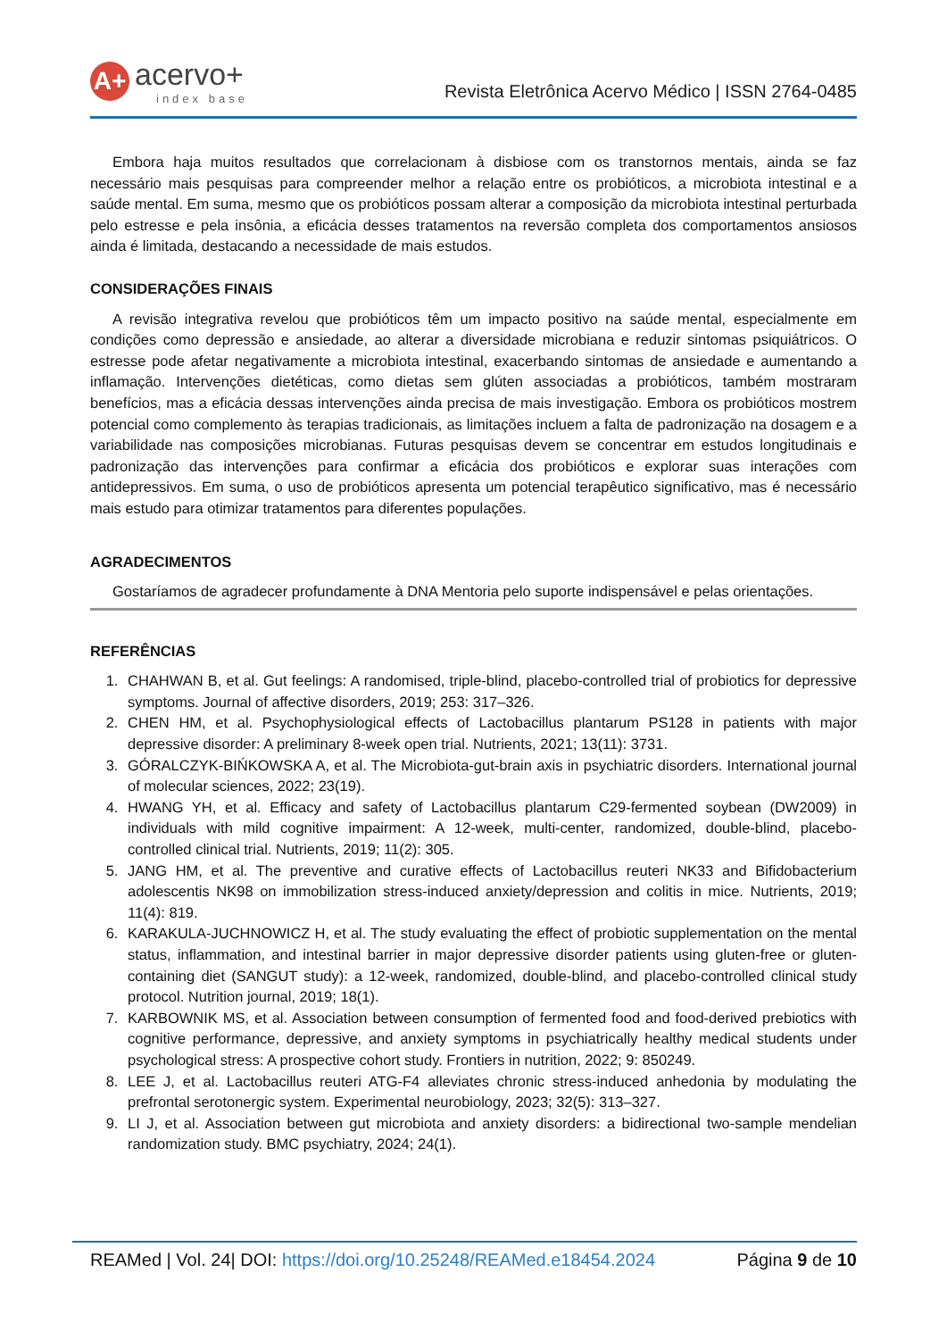A+
acervo+
index base
Revista Eletrônica Acervo Médico | ISSN 2764-0485
Embora haja muitos resultados que correlacionam à disbiose com os transtornos mentais, ainda se faz necessário mais pesquisas para compreender melhor a relação entre os probióticos, a microbiota intestinal e a saúde mental. Em suma, mesmo que os probióticos possam alterar a composição da microbiota intestinal perturbada pelo estresse e pela insônia, a eficácia desses tratamentos na reversão completa dos comportamentos ansiosos ainda é limitada, destacando a necessidade de mais estudos.
CONSIDERAÇÕES FINAIS
A revisão integrativa revelou que probióticos têm um impacto positivo na saúde mental, especialmente em condições como depressão e ansiedade, ao alterar a diversidade microbiana e reduzir sintomas psiquiátricos. O estresse pode afetar negativamente a microbiota intestinal, exacerbando sintomas de ansiedade e aumentando a inflamação. Intervenções dietéticas, como dietas sem glúten associadas a probióticos, também mostraram benefícios, mas a eficácia dessas intervenções ainda precisa de mais investigação. Embora os probióticos mostrem potencial como complemento às terapias tradicionais, as limitações incluem a falta de padronização na dosagem e a variabilidade nas composições microbianas. Futuras pesquisas devem se concentrar em estudos longitudinais e padronização das intervenções para confirmar a eficácia dos probióticos e explorar suas interações com antidepressivos. Em suma, o uso de probióticos apresenta um potencial terapêutico significativo, mas é necessário mais estudo para otimizar tratamentos para diferentes populações.
AGRADECIMENTOS
Gostaríamos de agradecer profundamente à DNA Mentoria pelo suporte indispensável e pelas orientações.
REFERÊNCIAS
1. CHAHWAN B, et al. Gut feelings: A randomised, triple-blind, placebo-controlled trial of probiotics for depressive symptoms. Journal of affective disorders, 2019; 253: 317–326.
2. CHEN HM, et al. Psychophysiological effects of Lactobacillus plantarum PS128 in patients with major depressive disorder: A preliminary 8-week open trial. Nutrients, 2021; 13(11): 3731.
3. GÓRALCZYK-BIŃKOWSKA A, et al. The Microbiota-gut-brain axis in psychiatric disorders. International journal of molecular sciences, 2022; 23(19).
4. HWANG YH, et al. Efficacy and safety of Lactobacillus plantarum C29-fermented soybean (DW2009) in individuals with mild cognitive impairment: A 12-week, multi-center, randomized, double-blind, placebo-controlled clinical trial. Nutrients, 2019; 11(2): 305.
5. JANG HM, et al. The preventive and curative effects of Lactobacillus reuteri NK33 and Bifidobacterium adolescentis NK98 on immobilization stress-induced anxiety/depression and colitis in mice. Nutrients, 2019; 11(4): 819.
6. KARAKULA-JUCHNOWICZ H, et al. The study evaluating the effect of probiotic supplementation on the mental status, inflammation, and intestinal barrier in major depressive disorder patients using gluten-free or gluten-containing diet (SANGUT study): a 12-week, randomized, double-blind, and placebo-controlled clinical study protocol. Nutrition journal, 2019; 18(1).
7. KARBOWNIK MS, et al. Association between consumption of fermented food and food-derived prebiotics with cognitive performance, depressive, and anxiety symptoms in psychiatrically healthy medical students under psychological stress: A prospective cohort study. Frontiers in nutrition, 2022; 9: 850249.
8. LEE J, et al. Lactobacillus reuteri ATG-F4 alleviates chronic stress-induced anhedonia by modulating the prefrontal serotonergic system. Experimental neurobiology, 2023; 32(5): 313–327.
9. LI J, et al. Association between gut microbiota and anxiety disorders: a bidirectional two-sample mendelian randomization study. BMC psychiatry, 2024; 24(1).
REAMed | Vol. 24| DOI: https://doi.org/10.25248/REAMed.e18454.2024 Página 9 de 10